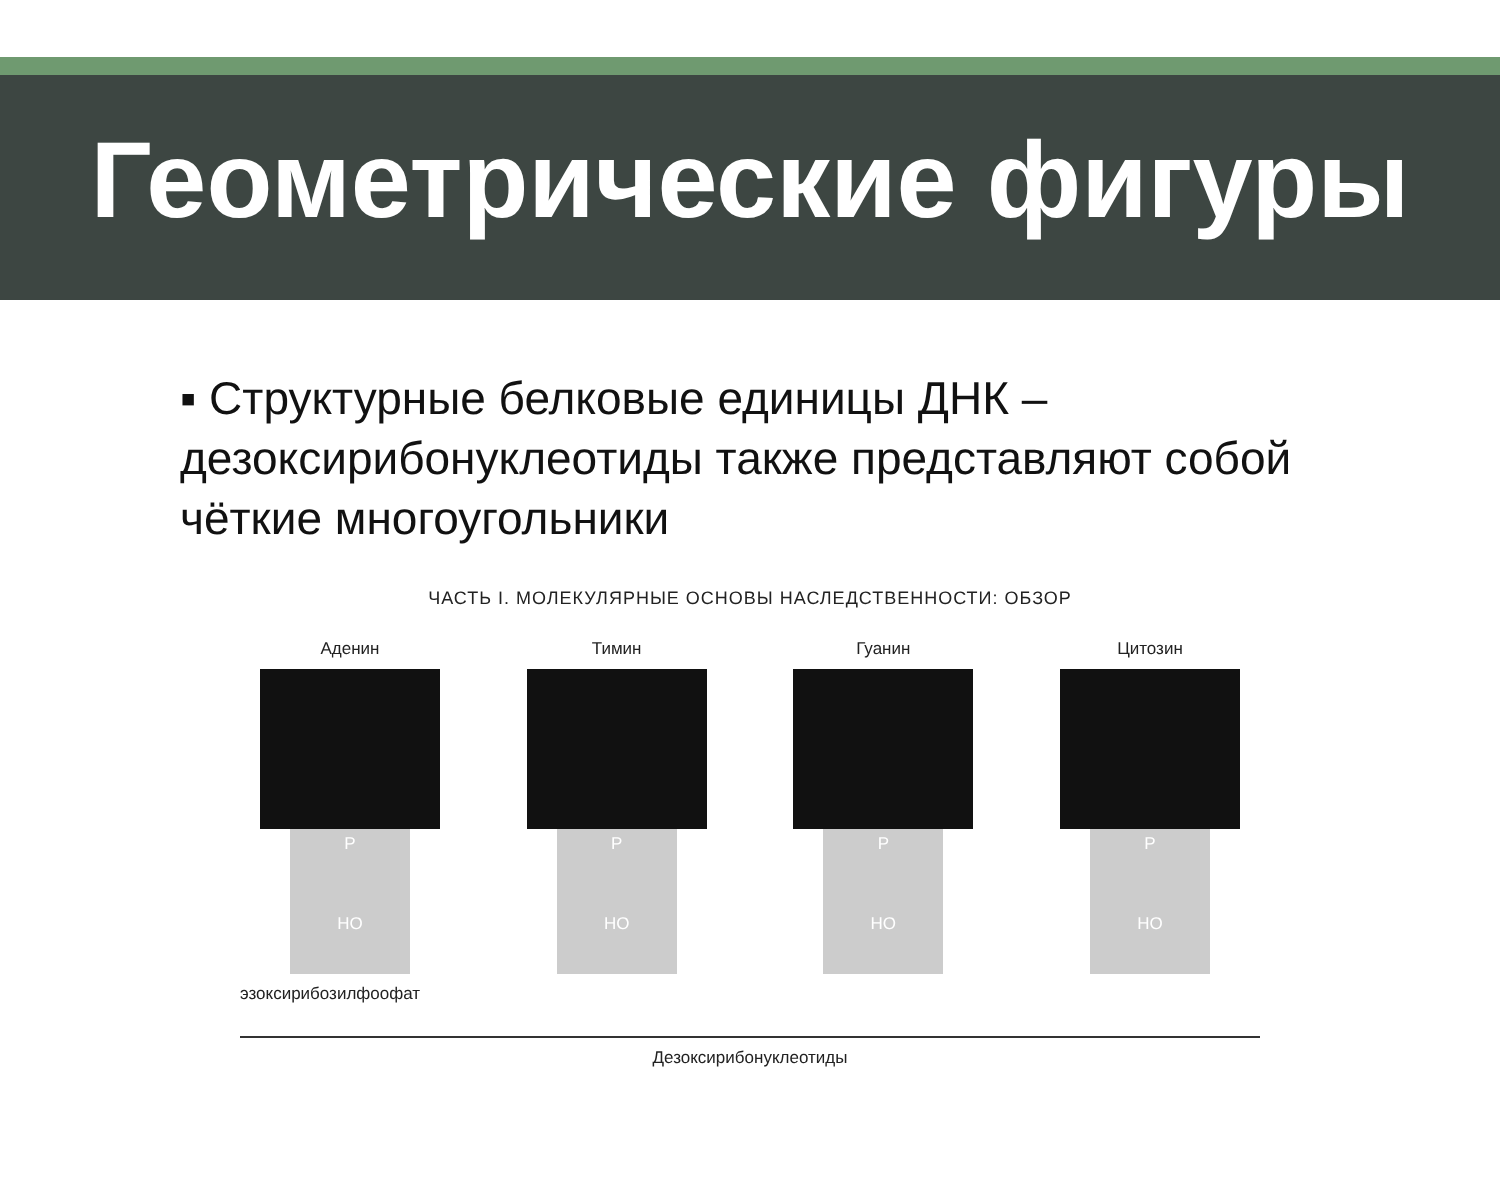Геометрические фигуры
▪ Структурные белковые единицы ДНК – дезоксирибонуклеотиды также представляют собой чёткие многоугольники
ЧАСТЬ I. МОЛЕКУЛЯРНЫЕ ОСНОВЫ НАСЛЕДСТВЕННОСТИ: ОБЗОР
Аденин
P
HO
Тимин
P
HO
Гуанин
P
HO
Цитозин
P
HO
эзоксирибозилфоофат
Дезоксирибонуклеотиды